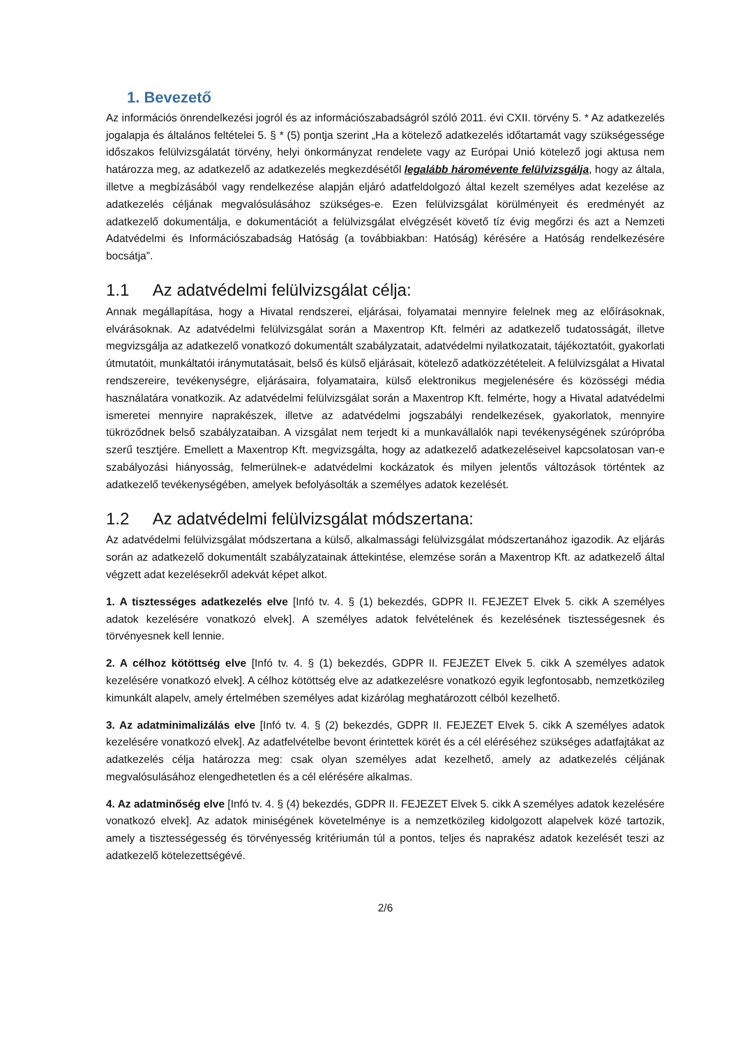1. Bevezető
Az információs önrendelkezési jogról és az információszabadságról szóló 2011. évi CXII. törvény 5. * Az adatkezelés jogalapja és általános feltételei 5. § * (5) pontja szerint „Ha a kötelező adatkezelés időtartamát vagy szükségessége időszakos felülvizsgálatát törvény, helyi önkormányzat rendelete vagy az Európai Unió kötelező jogi aktusa nem határozza meg, az adatkezelő az adatkezelés megkezdésétől legalább háromévente felülvizsgálja, hogy az általa, illetve a megbízásából vagy rendelkezése alapján eljáró adatfeldolgozó által kezelt személyes adat kezelése az adatkezelés céljának megvalósulásához szükséges-e. Ezen felülvizsgálat körülményeit és eredményét az adatkezelő dokumentálja, e dokumentációt a felülvizsgálat elvégzését követő tíz évig megőrzi és azt a Nemzeti Adatvédelmi és Információszabadság Hatóság (a továbbiakban: Hatóság) kérésére a Hatóság rendelkezésére bocsátja”.
1.1 Az adatvédelmi felülvizsgálat célja:
Annak megállapítása, hogy a Hivatal rendszerei, eljárásai, folyamatai mennyire felelnek meg az előírásoknak, elvárásoknak. Az adatvédelmi felülvizsgálat során a Maxentrop Kft. felméri az adatkezelő tudatosságát, illetve megvizsgálja az adatkezelő vonatkozó dokumentált szabályzatait, adatvédelmi nyilatkozatait, tájékoztatóit, gyakorlati útmutatóit, munkáltatói iránymutatásait, belső és külső eljárásait, kötelező adatközzétételeit. A felülvizsgálat a Hivatal rendszereire, tevékenységre, eljárásaira, folyamataira, külső elektronikus megjelenésére és közösségi média használatára vonatkozik. Az adatvédelmi felülvizsgálat során a Maxentrop Kft. felmérte, hogy a Hivatal adatvédelmi ismeretei mennyire naprakészek, illetve az adatvédelmi jogszabályi rendelkezések, gyakorlatok, mennyire tükröződnek belső szabályzataiban. A vizsgálat nem terjedt ki a munkavállalók napi tevékenységének szúrópróba szerű tesztjére. Emellett a Maxentrop Kft. megvizsgálta, hogy az adatkezelő adatkezeléseivel kapcsolatosan van-e szabályozási hiányosság, felmerülnek-e adatvédelmi kockázatok és milyen jelentős változások történtek az adatkezelő tevékenységében, amelyek befolyásolták a személyes adatok kezelését.
1.2 Az adatvédelmi felülvizsgálat módszertana:
Az adatvédelmi felülvizsgálat módszertana a külső, alkalmassági felülvizsgálat módszertanához igazodik. Az eljárás során az adatkezelő dokumentált szabályzatainak áttekintése, elemzése során a Maxentrop Kft. az adatkezelő által végzett adat kezelésekről adekvát képet alkot.
1. A tisztességes adatkezelés elve [Infó tv. 4. § (1) bekezdés, GDPR II. FEJEZET Elvek 5. cikk A személyes adatok kezelésére vonatkozó elvek]. A személyes adatok felvételének és kezelésének tisztességesnek és törvényesnek kell lennie.
2. A célhoz kötöttség elve [Infó tv. 4. § (1) bekezdés, GDPR II. FEJEZET Elvek 5. cikk A személyes adatok kezelésére vonatkozó elvek]. A célhoz kötöttség elve az adatkezelésre vonatkozó egyik legfontosabb, nemzetközileg kimunkált alapelv, amely értelmében személyes adat kizárólag meghatározott célból kezelhető.
3. Az adatminimalizálás elve [Infó tv. 4. § (2) bekezdés, GDPR II. FEJEZET Elvek 5. cikk A személyes adatok kezelésére vonatkozó elvek]. Az adatfelvételbe bevont érintettek körét és a cél eléréséhez szükséges adatfajtákat az adatkezelés célja határozza meg: csak olyan személyes adat kezelhető, amely az adatkezelés céljának megvalósulásához elengedhetetlen és a cél elérésére alkalmas.
4. Az adatminőség elve [Infó tv. 4. § (4) bekezdés, GDPR II. FEJEZET Elvek 5. cikk A személyes adatok kezelésére vonatkozó elvek]. Az adatok miniségének követelménye is a nemzetközileg kidolgozott alapelvek közé tartozik, amely a tisztességesség és törvényesség kritériumán túl a pontos, teljes és naprakész adatok kezelését teszi az adatkezelő kötelezettségévé.
2/6